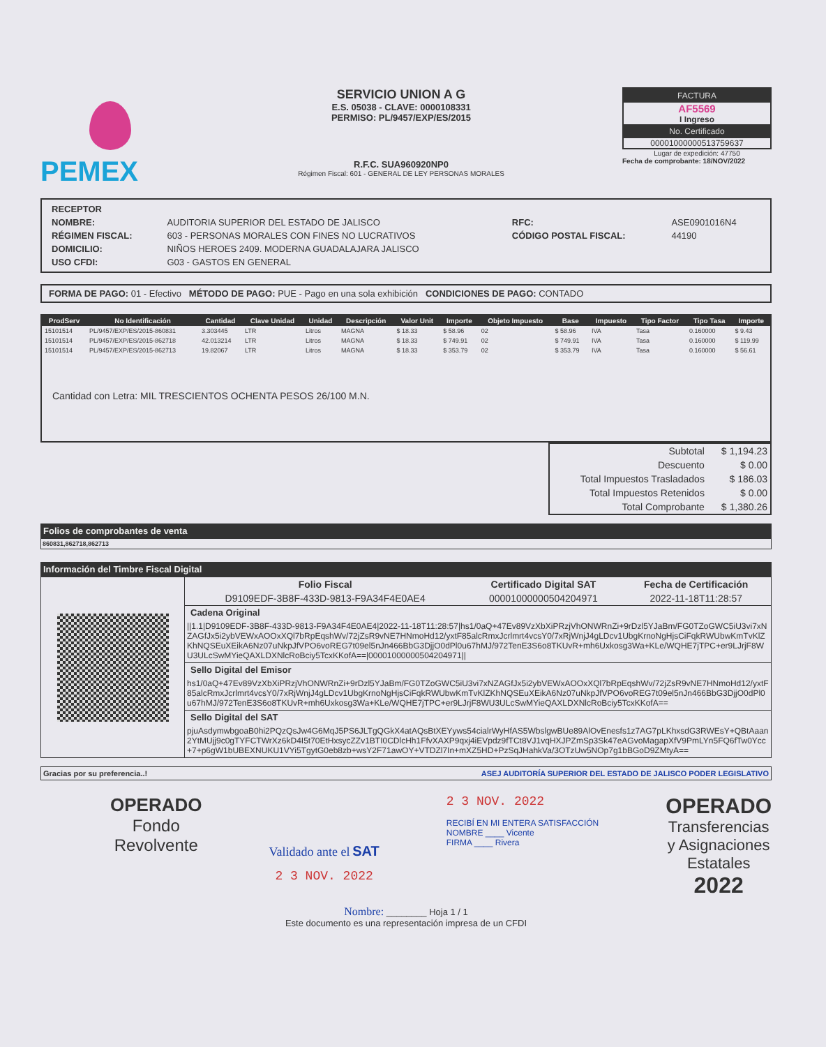PEMEX
SERVICIO UNION A G
E.S. 05038 - CLAVE: 0000108331
PERMISO: PL/9457/EXP/ES/2015
R.F.C. SUA960920NP0
Régimen Fiscal: 601 - GENERAL DE LEY PERSONAS MORALES
FACTURA
AF5569
I Ingreso
No. Certificado
00001000000513759637
Lugar de expedición: 47750
Fecha de comprobante: 18/NOV/2022
| RECEPTOR | | | |
| NOMBRE: | AUDITORIA SUPERIOR DEL ESTADO DE JALISCO | RFC: | ASE0901016N4 |
| RÉGIMEN FISCAL: | 603 - PERSONAS MORALES CON FINES NO LUCRATIVOS | CÓDIGO POSTAL FISCAL: | 44190 |
| DOMICILIO: | NIÑOS HEROES 2409. MODERNA GUADALAJARA JALISCO | | |
| USO CFDI: | G03 - GASTOS EN GENERAL | | |
FORMA DE PAGO: 01 - Efectivo MÉTODO DE PAGO: PUE - Pago en una sola exhibición CONDICIONES DE PAGO: CONTADO
| ProdServ | No Identificación | Cantidad | Clave Unidad | Unidad | Descripción | Valor Unit | Importe | Objeto Impuesto | Base | Impuesto | Tipo Factor | Tipo Tasa | Importe |
| --- | --- | --- | --- | --- | --- | --- | --- | --- | --- | --- | --- | --- | --- |
| 15101514 | PL/9457/EXP/ES/2015-860831 | 3.303445 | LTR | Litros | MAGNA | $ 18.33 | $ 58.96 | 02 | $ 58.96 | IVA | Tasa | 0.160000 | $ 9.43 |
| 15101514 | PL/9457/EXP/ES/2015-862718 | 42.013214 | LTR | Litros | MAGNA | $ 18.33 | $ 749.91 | 02 | $ 749.91 | IVA | Tasa | 0.160000 | $ 119.99 |
| 15101514 | PL/9457/EXP/ES/2015-862713 | 19.82067 | LTR | Litros | MAGNA | $ 18.33 | $ 353.79 | 02 | $ 353.79 | IVA | Tasa | 0.160000 | $ 56.61 |
Cantidad con Letra: MIL TRESCIENTOS OCHENTA PESOS 26/100 M.N.
| Subtotal | $ 1,194.23 |
| Descuento | $ 0.00 |
| Total Impuestos Trasladados | $ 186.03 |
| Total Impuestos Retenidos | $ 0.00 |
| Total Comprobante | $ 1,380.26 |
Folios de comprobantes de venta
860831,862718,862713
Información del Timbre Fiscal Digital
| Folio Fiscal | Certificado Digital SAT | Fecha de Certificación |
| --- | --- | --- |
| D9109EDF-3B8F-433D-9813-F9A34F4E0AE4 | 00001000000504204971 | 2022-11-18T11:28:57 |
Cadena Original
||1.1|D9109EDF-3B8F-433D-9813-F9A34F4E0AE4|2022-11-18T11:28:57|hs1/0aQ+47Ev89VzXbXiPRzjVhONWRnZi+9rDzl5YJaBm/FG0TZoGWC5iU3vi7xNZAGfJx5i2ybVEWxAOOxXQl7bRpEqshWv/72jZsR9vNE7HNmoHd12/yxtF85alcRmxJcrlmrt4vcsY0/7xRjWnjJ4gLDcv1UbgKrnoNgHjsCiFqkRWUbwKmTvKlZKhNQSEuXEikA6Nz07uNkpJfVPO6voREG7t09el5nJn466BbG3DjjO0dPl0u67hMJ/972TenE3S6o8TKUvR+mh6Uxkosg3Wa+KLe/WQHE7jTPC+er9LJrjF8WU3ULcSwMYieQAXLDXNlcRoBciy5TcxKKofA==|00001000000504204971||
Sello Digital del Emisor
hs1/0aQ+47Ev89VzXbXiPRzjVhONWRnZi+9rDzl5YJaBm/FG0TZoGWC5iU3vi7xNZAGfJx5i2ybVEWxAOOxXQl7bRpEqshWv/72jZsR9vNE7HNmoHd12/yxtF85alcRmxJcrlmrt4vcsY0/7xRjWnjJ4gLDcv1UbgKrnoNgHjsCiFqkRWUbwKmTvKlZKhNQSEuXEikA6Nz07uNkpJfVPO6voREG7t09el5nJn466BbG3DjjO0dPl0u67hMJ/972TenE3S6o8TKUvR+mh6Uxkosg3Wa+KLe/WQHE7jTPC+er9LJrjF8WU3ULcSwMYieQAXLDXNlcRoBciy5TcxKKofA==
Sello Digital del SAT
pjuAsdymwbgoaB0hi2PQzQsJw4G6MqJ5PS6JLTgQGkX4atAQsBtXEYyws54cialrWyHfAS5WbslgwBUe89AlOvEnesfs1z7AG7pLKhxsdG3RWEsY+QBtAaan2YtMUjj9c0gTYFCTWrXz6kD4I5t70EtHxsycZZv1BTI0CDlcHh1FfvXAXP9qxj4iEVpdz9fTCt8VJ1vqHXJPZmSp3Sk47eAGvoMagapXfV9PmLYn5FQ6fTw0Ycc+7+p6gW1bUBEXNUKU1VYi5TgytG0eb8zb+wsY2F71awOY+VTDZl7In+mXZ5HD+PzSqJHahkVa/3OTzUw5NOp7g1bBGoD9ZMtyA==
Gracias por su preferencia..! ASEJ AUDITORÍA SUPERIOR DEL ESTADO DE JALISCO PODER LEGISLATIVO
OPERADO
Fondo
Revolvente
Validado ante el SAT
2 3 NOV. 2022
2 3 NOV. 2022
RECIBÍ EN MI ENTERA SATISFACCIÓN
NOMBRE ____ Vicente
FIRMA ____ Rivera
OPERADO
Transferencias
y Asignaciones
Estatales
2022
Nombre: ________ Hoja 1 / 1
Este documento es una representación impresa de un CFDI